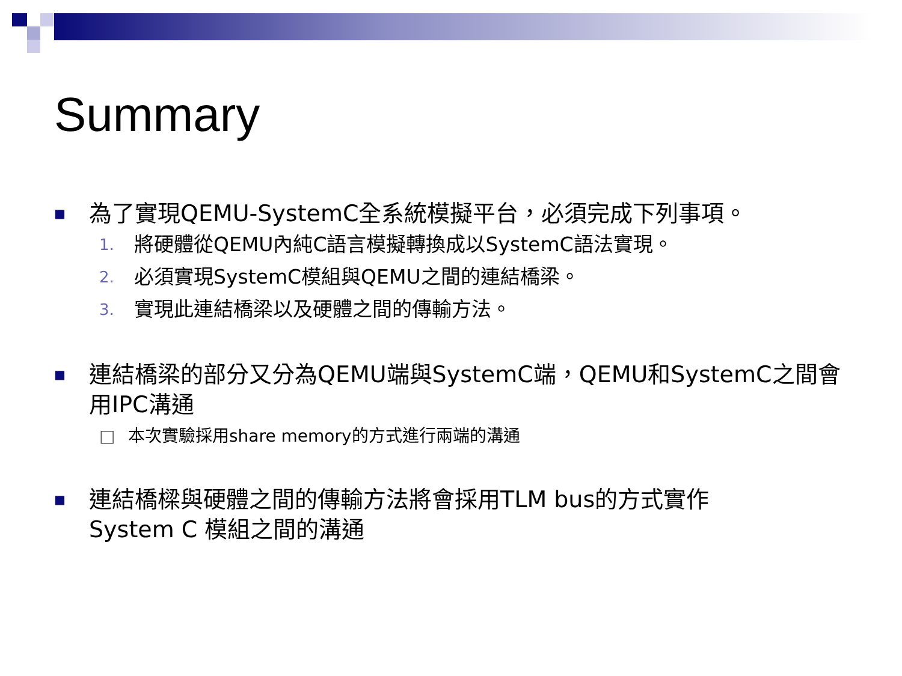Summary
■ 為了實現QEMU-SystemC全系統模擬平台，必須完成下列事項。
1. 將硬體從QEMU內純C語言模擬轉換成以SystemC語法實現。
2. 必須實現SystemC模組與QEMU之間的連結橋梁。
3. 實現此連結橋梁以及硬體之間的傳輸方法。
■ 連結橋梁的部分又分為QEMU端與SystemC端，QEMU和SystemC之間會用IPC溝通
□ 本次實驗採用share memory的方式進行兩端的溝通
■ 連結橋樑與硬體之間的傳輸方法將會採用TLM bus的方式實作
System C 模組之間的溝通